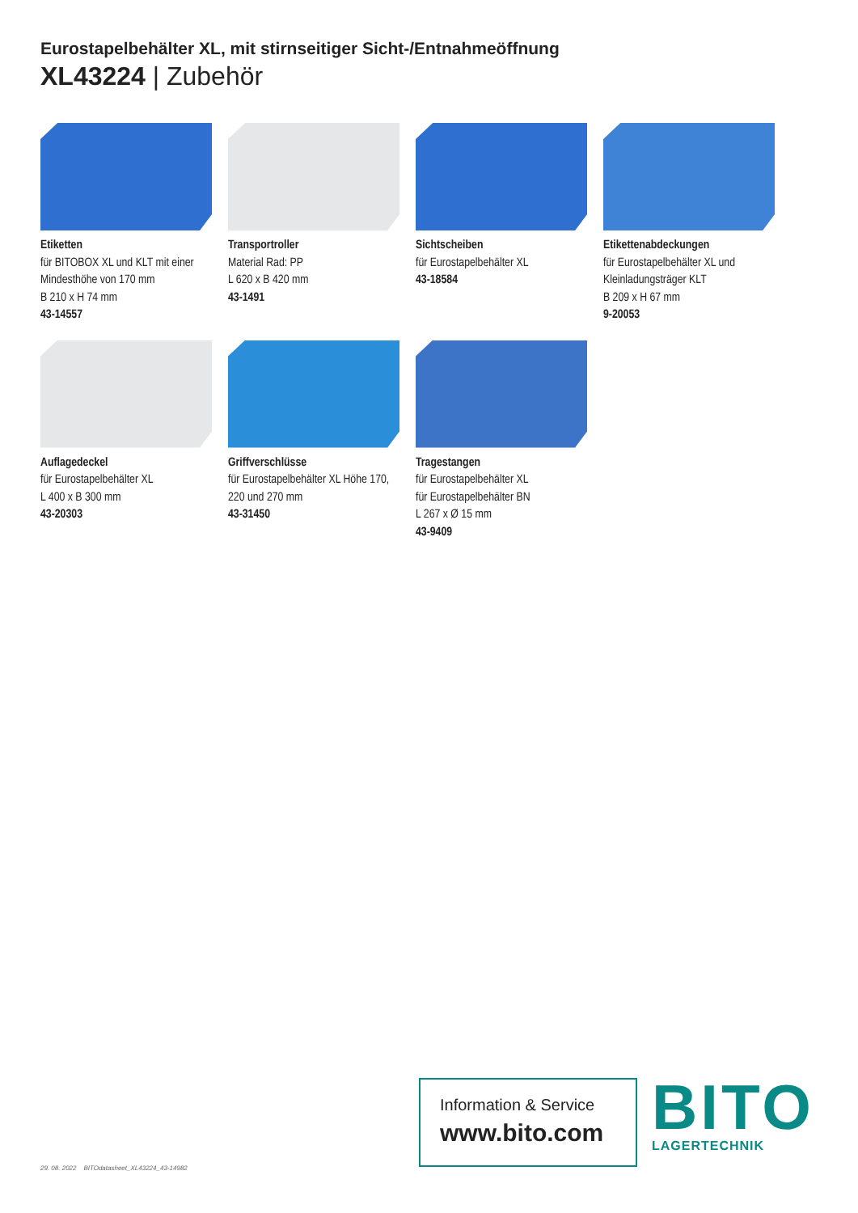Eurostapelbehälter XL, mit stirnseitiger Sicht-/Entnahmeöffnung
XL43224 | Zubehör
Etiketten
für BITOBOX XL und KLT mit einer Mindesthöhe von 170 mm
B 210 x H 74 mm
43-14557
Transportroller
Material Rad: PP
L 620 x B 420 mm
43-1491
Sichtscheiben
für Eurostapelbehälter XL
43-18584
Etikettenabdeckungen
für Eurostapelbehälter XL und Kleinladungsträger KLT
B 209 x H 67 mm
9-20053
Auflagedeckel
für Eurostapelbehälter XL
L 400 x B 300 mm
43-20303
Griffverschlüsse
für Eurostapelbehälter XL Höhe 170, 220 und 270 mm
43-31450
Tragestangen
für Eurostapelbehälter XL
für Eurostapelbehälter BN
L 267 x Ø 15 mm
43-9409
29. 08. 2022 BITOdatasheet_XL43224_43-14982
Information & Service
www.bito.com
BITO
LAGERTECHNIK